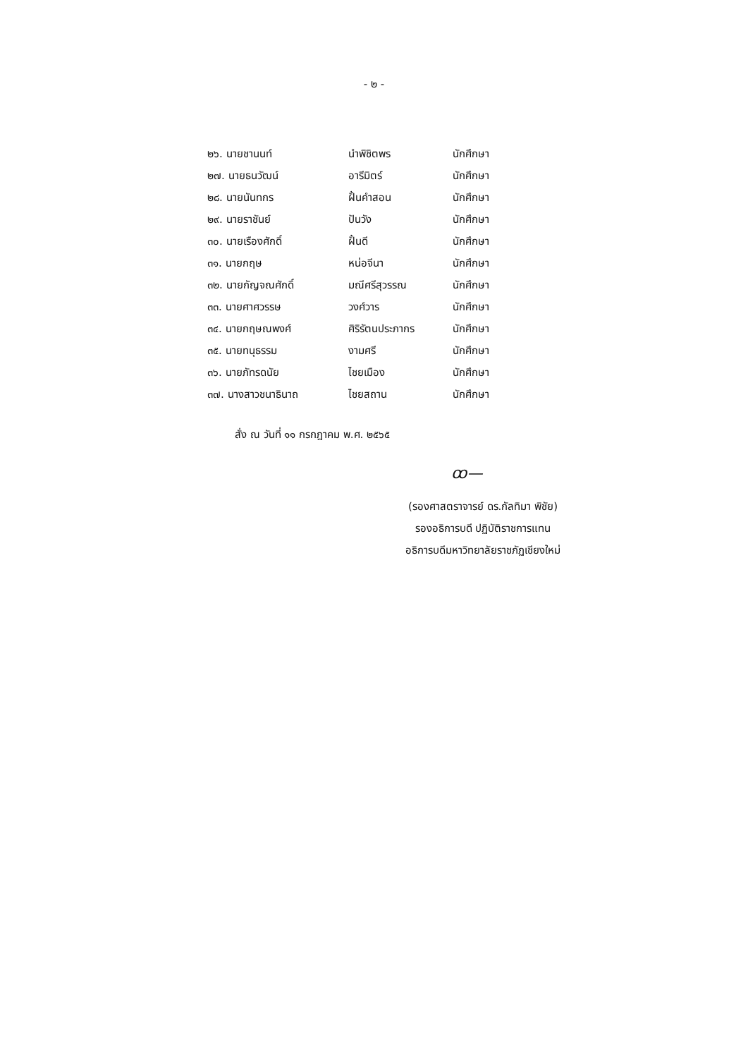- ๒ -
| ๒๖. นายชานนท์ | นำพิชิตพร | นักศึกษา |
| ๒๗. นายธนวัฒน์ | อารีมิตร์ | นักศึกษา |
| ๒๘. นายนันทกร | ฝั้นคำสอน | นักศึกษา |
| ๒๙. นายราชันย์ | ปันวัง | นักศึกษา |
| ๓๐. นายเรืองศักดิ์ | ฝั้นดี | นักศึกษา |
| ๓๑. นายกฤษ | หน่อจีนา | นักศึกษา |
| ๓๒. นายกัญจณศักดิ์ | มณีศรีสุวรรณ | นักศึกษา |
| ๓๓. นายศาศวรรษ | วงศ์วาร | นักศึกษา |
| ๓๔. นายกฤษณพงศ์ | ศิริรัตนประภากร | นักศึกษา |
| ๓๕. นายทนุธรรม | งามศรี | นักศึกษา |
| ๓๖. นายภัทรดนัย | ไชยเมือง | นักศึกษา |
| ๓๗. นางสาวชนาธินาถ | ไชยสถาน | นักศึกษา |
สั่ง ณ วันที่ ๑๑ กรกฎาคม พ.ศ. ๒๕๖๕
ꝏ—
(รองศาสตราจารย์ ดร.กัลทิมา พิชัย)
รองอธิการบดี ปฏิบัติราชการแทน
อธิการบดีมหาวิทยาลัยราชภัฏเชียงใหม่